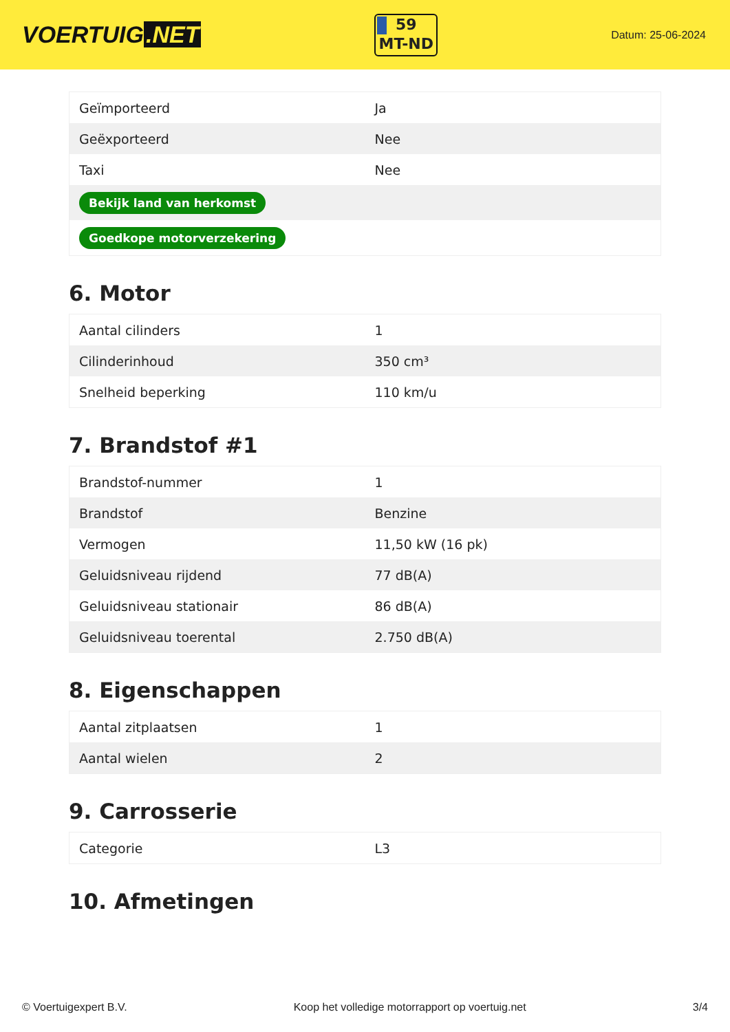VOERTUIG.NET
59
MT-ND
Datum: 25-06-2024
| Geïmporteerd | Ja |
| Geëxporteerd | Nee |
| Taxi | Nee |
| Bekijk land van herkomst | |
| Goedkope motorverzekering | |
6. Motor
| Aantal cilinders | 1 |
| Cilinderinhoud | 350 cm³ |
| Snelheid beperking | 110 km/u |
7. Brandstof #1
| Brandstof-nummer | 1 |
| Brandstof | Benzine |
| Vermogen | 11,50 kW (16 pk) |
| Geluidsniveau rijdend | 77 dB(A) |
| Geluidsniveau stationair | 86 dB(A) |
| Geluidsniveau toerental | 2.750 dB(A) |
8. Eigenschappen
| Aantal zitplaatsen | 1 |
| Aantal wielen | 2 |
9. Carrosserie
| Categorie | L3 |
10. Afmetingen
© Voertuigexpert B.V. Koop het volledige motorrapport op voertuig.net 3/4